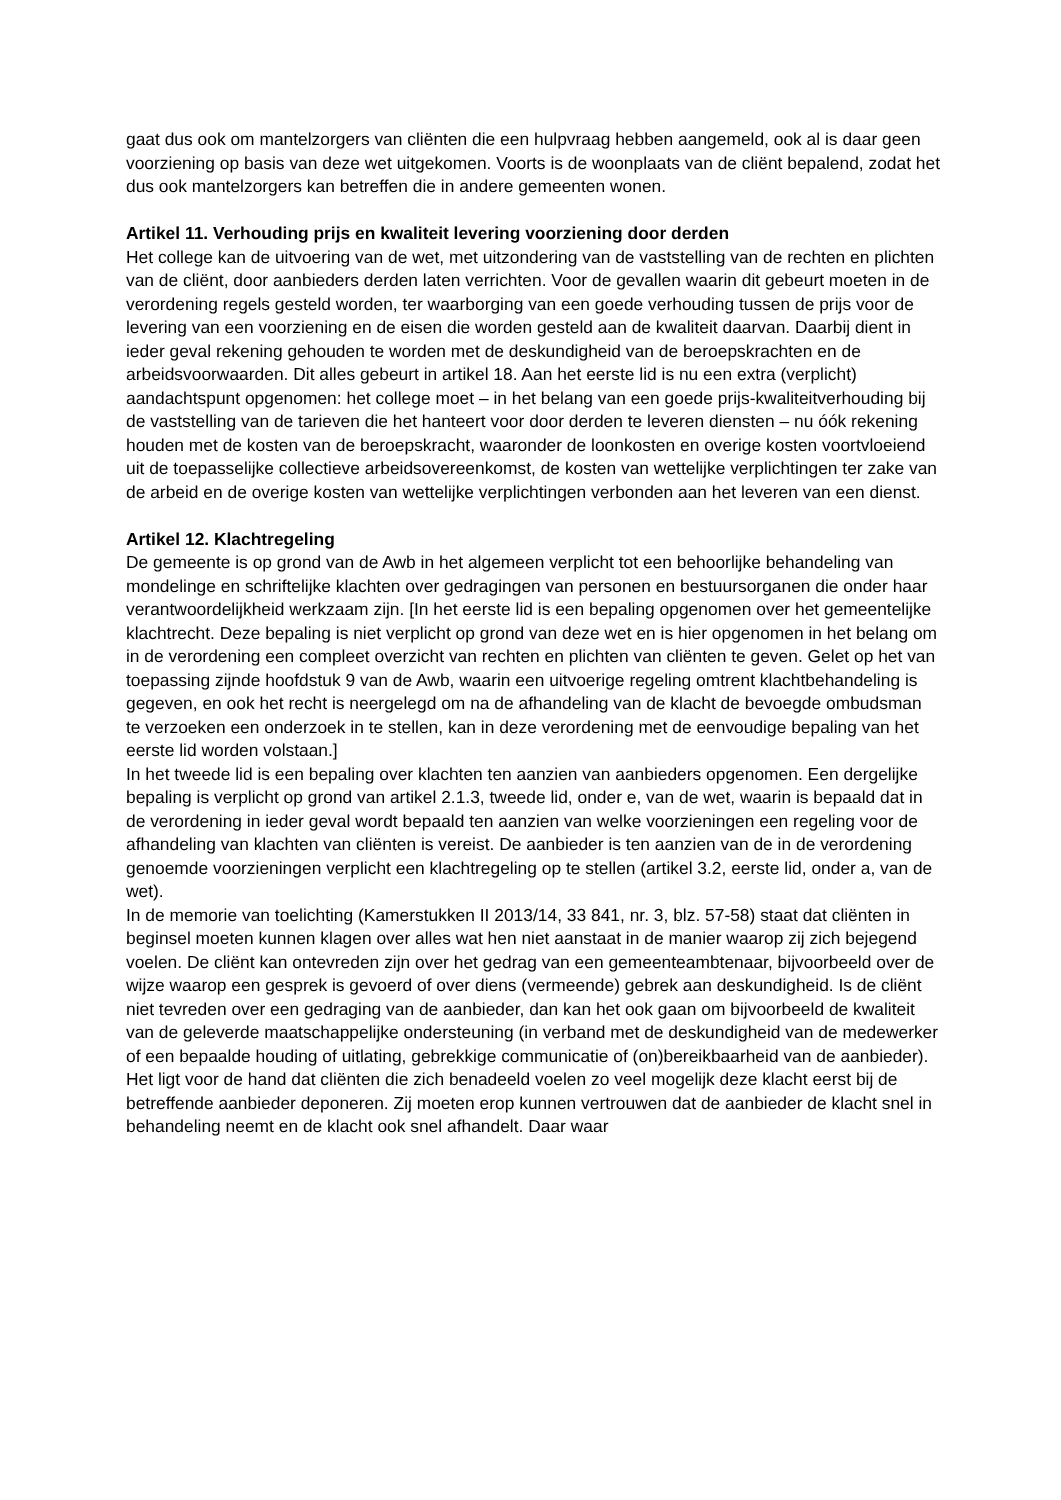gaat dus ook om mantelzorgers van cliënten die een hulpvraag hebben aangemeld, ook al is daar geen voorziening op basis van deze wet uitgekomen. Voorts is de woonplaats van de cliënt bepalend, zodat het dus ook mantelzorgers kan betreffen die in andere gemeenten wonen.
Artikel 11. Verhouding prijs en kwaliteit levering voorziening door derden
Het college kan de uitvoering van de wet, met uitzondering van de vaststelling van de rechten en plichten van de cliënt, door aanbieders derden laten verrichten. Voor de gevallen waarin dit gebeurt moeten in de verordening regels gesteld worden, ter waarborging van een goede verhouding tussen de prijs voor de levering van een voorziening en de eisen die worden gesteld aan de kwaliteit daarvan. Daarbij dient in ieder geval rekening gehouden te worden met de deskundigheid van de beroepskrachten en de arbeidsvoorwaarden. Dit alles gebeurt in artikel 18. Aan het eerste lid is nu een extra (verplicht) aandachtspunt opgenomen: het college moet – in het belang van een goede prijs-kwaliteitverhouding bij de vaststelling van de tarieven die het hanteert voor door derden te leveren diensten – nu óók rekening houden met de kosten van de beroepskracht, waaronder de loonkosten en overige kosten voortvloeiend uit de toepasselijke collectieve arbeidsovereenkomst, de kosten van wettelijke verplichtingen ter zake van de arbeid en de overige kosten van wettelijke verplichtingen verbonden aan het leveren van een dienst.
Artikel 12. Klachtregeling
De gemeente is op grond van de Awb in het algemeen verplicht tot een behoorlijke behandeling van mondelinge en schriftelijke klachten over gedragingen van personen en bestuursorganen die onder haar verantwoordelijkheid werkzaam zijn. [In het eerste lid is een bepaling opgenomen over het gemeentelijke klachtrecht. Deze bepaling is niet verplicht op grond van deze wet en is hier opgenomen in het belang om in de verordening een compleet overzicht van rechten en plichten van cliënten te geven. Gelet op het van toepassing zijnde hoofdstuk 9 van de Awb, waarin een uitvoerige regeling omtrent klachtbehandeling is gegeven, en ook het recht is neergelegd om na de afhandeling van de klacht de bevoegde ombudsman te verzoeken een onderzoek in te stellen, kan in deze verordening met de eenvoudige bepaling van het eerste lid worden volstaan.]
In het tweede lid is een bepaling over klachten ten aanzien van aanbieders opgenomen. Een dergelijke bepaling is verplicht op grond van artikel 2.1.3, tweede lid, onder e, van de wet, waarin is bepaald dat in de verordening in ieder geval wordt bepaald ten aanzien van welke voorzieningen een regeling voor de afhandeling van klachten van cliënten is vereist. De aanbieder is ten aanzien van de in de verordening genoemde voorzieningen verplicht een klachtregeling op te stellen (artikel 3.2, eerste lid, onder a, van de wet).
In de memorie van toelichting (Kamerstukken II 2013/14, 33 841, nr. 3, blz. 57-58) staat dat cliënten in beginsel moeten kunnen klagen over alles wat hen niet aanstaat in de manier waarop zij zich bejegend voelen. De cliënt kan ontevreden zijn over het gedrag van een gemeenteambtenaar, bijvoorbeeld over de wijze waarop een gesprek is gevoerd of over diens (vermeende) gebrek aan deskundigheid. Is de cliënt niet tevreden over een gedraging van de aanbieder, dan kan het ook gaan om bijvoorbeeld de kwaliteit van de geleverde maatschappelijke ondersteuning (in verband met de deskundigheid van de medewerker of een bepaalde houding of uitlating, gebrekkige communicatie of (on)bereikbaarheid van de aanbieder).
Het ligt voor de hand dat cliënten die zich benadeeld voelen zo veel mogelijk deze klacht eerst bij de betreffende aanbieder deponeren. Zij moeten erop kunnen vertrouwen dat de aanbieder de klacht snel in behandeling neemt en de klacht ook snel afhandelt. Daar waar